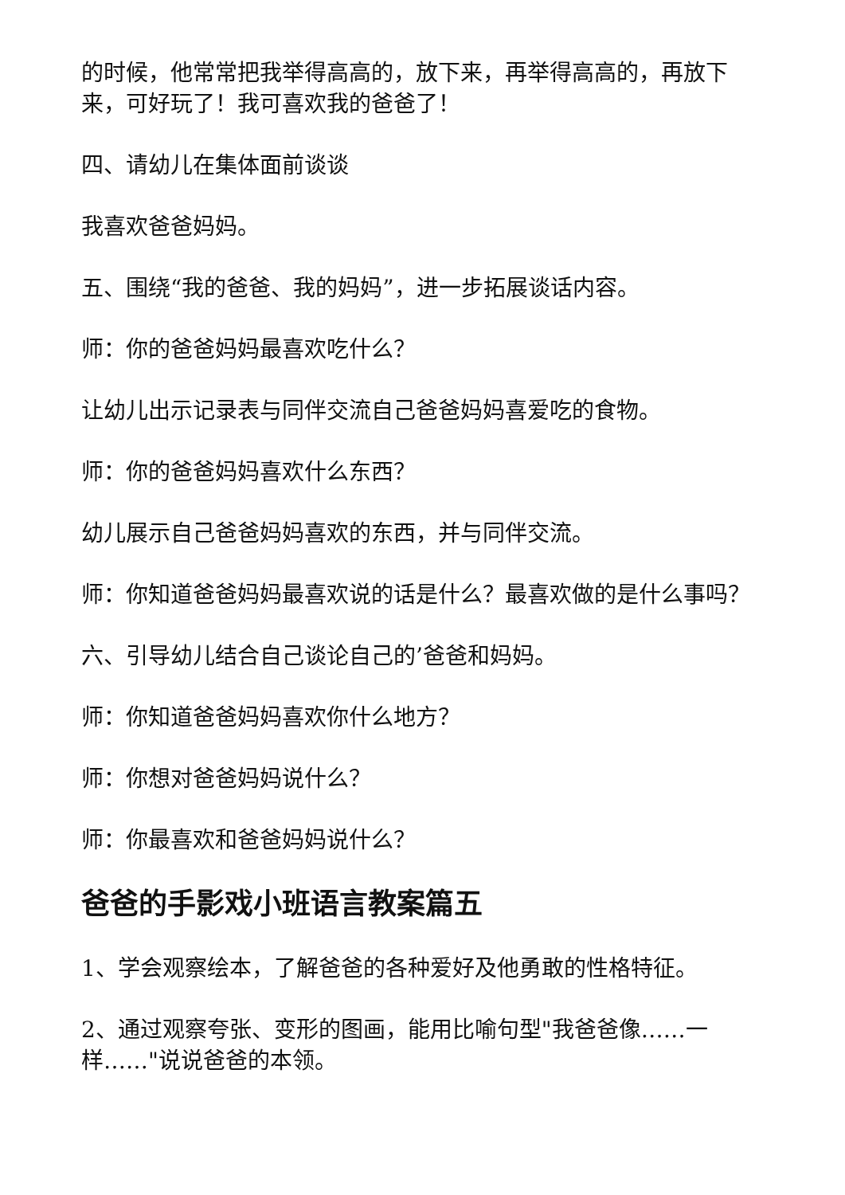的时候，他常常把我举得高高的，放下来，再举得高高的，再放下来，可好玩了！我可喜欢我的爸爸了！
四、请幼儿在集体面前谈谈
我喜欢爸爸妈妈。
五、围绕“我的爸爸、我的妈妈”，进一步拓展谈话内容。
师：你的爸爸妈妈最喜欢吃什么？
让幼儿出示记录表与同伴交流自己爸爸妈妈喜爱吃的食物。
师：你的爸爸妈妈喜欢什么东西？
幼儿展示自己爸爸妈妈喜欢的东西，并与同伴交流。
师：你知道爸爸妈妈最喜欢说的话是什么？最喜欢做的是什么事吗？
六、引导幼儿结合自己谈论自己的’爸爸和妈妈。
师：你知道爸爸妈妈喜欢你什么地方？
师：你想对爸爸妈妈说什么？
师：你最喜欢和爸爸妈妈说什么？
爸爸的手影戏小班语言教案篇五
1、学会观察绘本，了解爸爸的各种爱好及他勇敢的性格特征。
2、通过观察夸张、变形的图画，能用比喻句型"我爸爸像……一样……"说说爸爸的本领。